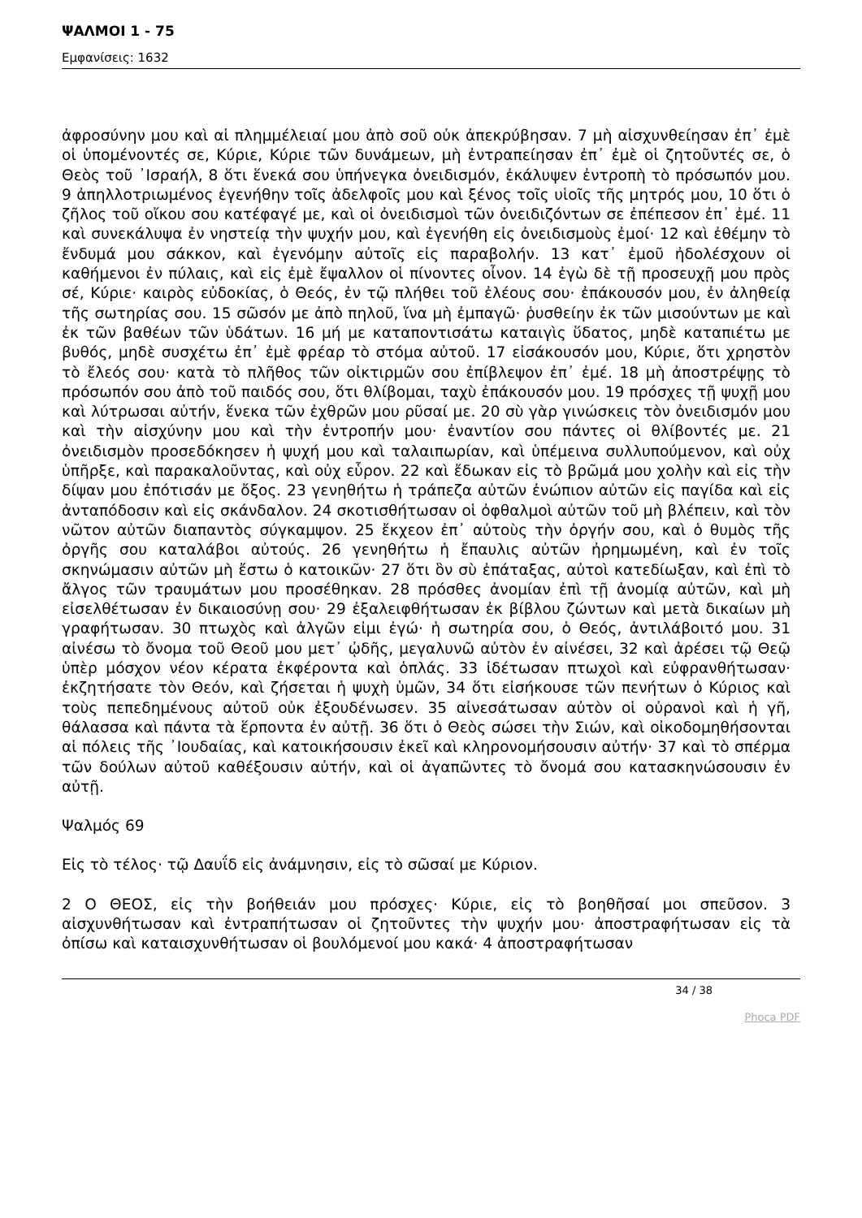ΨΑΛΜΟΙ 1 - 75
Εμφανίσεις: 1632
ἀφροσύνην μου καὶ αἱ πλημμέλειαί μου ἀπὸ σοῦ οὐκ ἀπεκρύβησαν. 7 μὴ αἰσχυνθείησαν ἐπ᾿ ἐμὲ οἱ ὑπομένοντές σε, Κύριε, Κύριε τῶν δυνάμεων, μὴ ἐντραπείησαν ἐπ᾿ ἐμὲ οἱ ζητοῦντές σε, ὁ Θεὸς τοῦ ᾿Ισραήλ, 8 ὅτι ἕνεκά σου ὑπήνεγκα ὀνειδισμόν, ἐκάλυψεν ἐντροπὴ τὸ πρόσωπόν μου. 9 ἀπηλλοτριωμένος ἐγενήθην τοῖς ἀδελφοῖς μου καὶ ξένος τοῖς υἱοῖς τῆς μητρός μου, 10 ὅτι ὁ ζῆλος τοῦ οἴκου σου κατέφαγέ με, καὶ οἱ ὀνειδισμοὶ τῶν ὀνειδιζόντων σε ἐπέπεσον ἐπ᾿ ἐμέ. 11 καὶ συνεκάλυψα ἐν νηστείᾳ τὴν ψυχήν μου, καὶ ἐγενήθη εἰς ὀνειδισμοὺς ἐμοί· 12 καὶ ἐθέμην τὸ ἔνδυμά μου σάκκον, καὶ ἐγενόμην αὐτοῖς εἰς παραβολήν. 13 κατ᾿ ἐμοῦ ἠδολέσχουν οἱ καθήμενοι ἐν πύλαις, καὶ εἰς ἐμὲ ἔψαλλον οἱ πίνοντες οἶνον. 14 ἐγὼ δὲ τῇ προσευχῇ μου πρὸς σέ, Κύριε· καιρὸς εὐδοκίας, ὁ Θεός, ἐν τῷ πλήθει τοῦ ἐλέους σου· ἐπάκουσόν μου, ἐν ἀληθείᾳ τῆς σωτηρίας σου. 15 σῶσόν με ἀπὸ πηλοῦ, ἵνα μὴ ἐμπαγῶ· ῥυσθείην ἐκ τῶν μισούντων με καὶ ἐκ τῶν βαθέων τῶν ὑδάτων. 16 μή με καταποντισάτω καταιγὶς ὕδατος, μηδὲ καταπιέτω με βυθός, μηδὲ συσχέτω ἐπ᾿ ἐμὲ φρέαρ τὸ στόμα αὐτοῦ. 17 εἰσάκουσόν μου, Κύριε, ὅτι χρηστὸν τὸ ἔλεός σου· κατὰ τὸ πλῆθος τῶν οἰκτιρμῶν σου ἐπίβλεψον ἐπ᾿ ἐμέ. 18 μὴ ἀποστρέψῃς τὸ πρόσωπόν σου ἀπὸ τοῦ παιδός σου, ὅτι θλίβομαι, ταχὺ ἐπάκουσόν μου. 19 πρόσχες τῇ ψυχῇ μου καὶ λύτρωσαι αὐτήν, ἕνεκα τῶν ἐχθρῶν μου ρῦσαί με. 20 σὺ γὰρ γινώσκεις τὸν ὀνειδισμόν μου καὶ τὴν αἰσχύνην μου καὶ τὴν ἐντροπήν μου· ἐναντίον σου πάντες οἱ θλίβοντές με. 21 ὀνειδισμὸν προσεδόκησεν ἡ ψυχή μου καὶ ταλαιπωρίαν, καὶ ὑπέμεινα συλλυπούμενον, καὶ οὐχ ὑπῆρξε, καὶ παρακαλοῦντας, καὶ οὐχ εὗρον. 22 καὶ ἔδωκαν εἰς τὸ βρῶμά μου χολὴν καὶ εἰς τὴν δίψαν μου ἐπότισάν με ὄξος. 23 γενηθήτω ἡ τράπεζα αὐτῶν ἐνώπιον αὐτῶν εἰς παγίδα καὶ εἰς ἀνταπόδοσιν καὶ εἰς σκάνδαλον. 24 σκοτισθήτωσαν οἱ ὀφθαλμοὶ αὐτῶν τοῦ μὴ βλέπειν, καὶ τὸν νῶτον αὐτῶν διαπαντὸς σύγκαμψον. 25 ἔκχεον ἐπ᾿ αὐτοὺς τὴν ὀργήν σου, καὶ ὁ θυμὸς τῆς ὀργῆς σου καταλάβοι αὐτούς. 26 γενηθήτω ἡ ἔπαυλις αὐτῶν ἠρημωμένη, καὶ ἐν τοῖς σκηνώμασιν αὐτῶν μὴ ἔστω ὁ κατοικῶν· 27 ὅτι ὃν σὺ ἐπάταξας, αὐτοὶ κατεδίωξαν, καὶ ἐπὶ τὸ ἄλγος τῶν τραυμάτων μου προσέθηκαν. 28 πρόσθες ἀνομίαν ἐπὶ τῇ ἀνομίᾳ αὐτῶν, καὶ μὴ εἰσελθέτωσαν ἐν δικαιοσύνῃ σου· 29 ἐξαλειφθήτωσαν ἐκ βίβλου ζώντων καὶ μετὰ δικαίων μὴ γραφήτωσαν. 30 πτωχὸς καὶ ἀλγῶν εἰμι ἐγώ· ἡ σωτηρία σου, ὁ Θεός, ἀντιλάβοιτό μου. 31 αἰνέσω τὸ ὄνομα τοῦ Θεοῦ μου μετ᾿ ᾠδῆς, μεγαλυνῶ αὐτὸν ἐν αἰνέσει, 32 καὶ ἀρέσει τῷ Θεῷ ὑπὲρ μόσχον νέον κέρατα ἐκφέροντα καὶ ὁπλάς. 33 ἰδέτωσαν πτωχοὶ καὶ εὐφρανθήτωσαν· ἐκζητήσατε τὸν Θεόν, καὶ ζήσεται ἡ ψυχὴ ὑμῶν, 34 ὅτι εἰσήκουσε τῶν πενήτων ὁ Κύριος καὶ τοὺς πεπεδημένους αὐτοῦ οὐκ ἐξουδένωσεν. 35 αἰνεσάτωσαν αὐτὸν οἱ οὐρανοὶ καὶ ἡ γῆ, θάλασσα καὶ πάντα τὰ ἕρποντα ἐν αὐτῇ. 36 ὅτι ὁ Θεὸς σώσει τὴν Σιών, καὶ οἰκοδομηθήσονται αἱ πόλεις τῆς ᾿Ιουδαίας, καὶ κατοικήσουσιν ἐκεῖ καὶ κληρονομήσουσιν αὐτήν· 37 καὶ τὸ σπέρμα τῶν δούλων αὐτοῦ καθέξουσιν αὐτήν, καὶ οἱ ἀγαπῶντες τὸ ὄνομά σου κατασκηνώσουσιν ἐν αὐτῇ.
Ψαλμός 69
Εἰς τὸ τέλος· τῷ Δαυΐδ εἰς ἀνάμνησιν, εἰς τὸ σῶσαί με Κύριον.
2 Ο ΘΕΟΣ, εἰς τὴν βοήθειάν μου πρόσχες· Κύριε, εἰς τὸ βοηθῆσαί μοι σπεῦσον. 3 αἰσχυνθήτωσαν καὶ ἐντραπήτωσαν οἱ ζητοῦντες τὴν ψυχήν μου· ἀποστραφήτωσαν εἰς τὰ ὀπίσω καὶ καταισχυνθήτωσαν οἱ βουλόμενοί μου κακά· 4 ἀποστραφήτωσαν
34 / 38
Phoca PDF